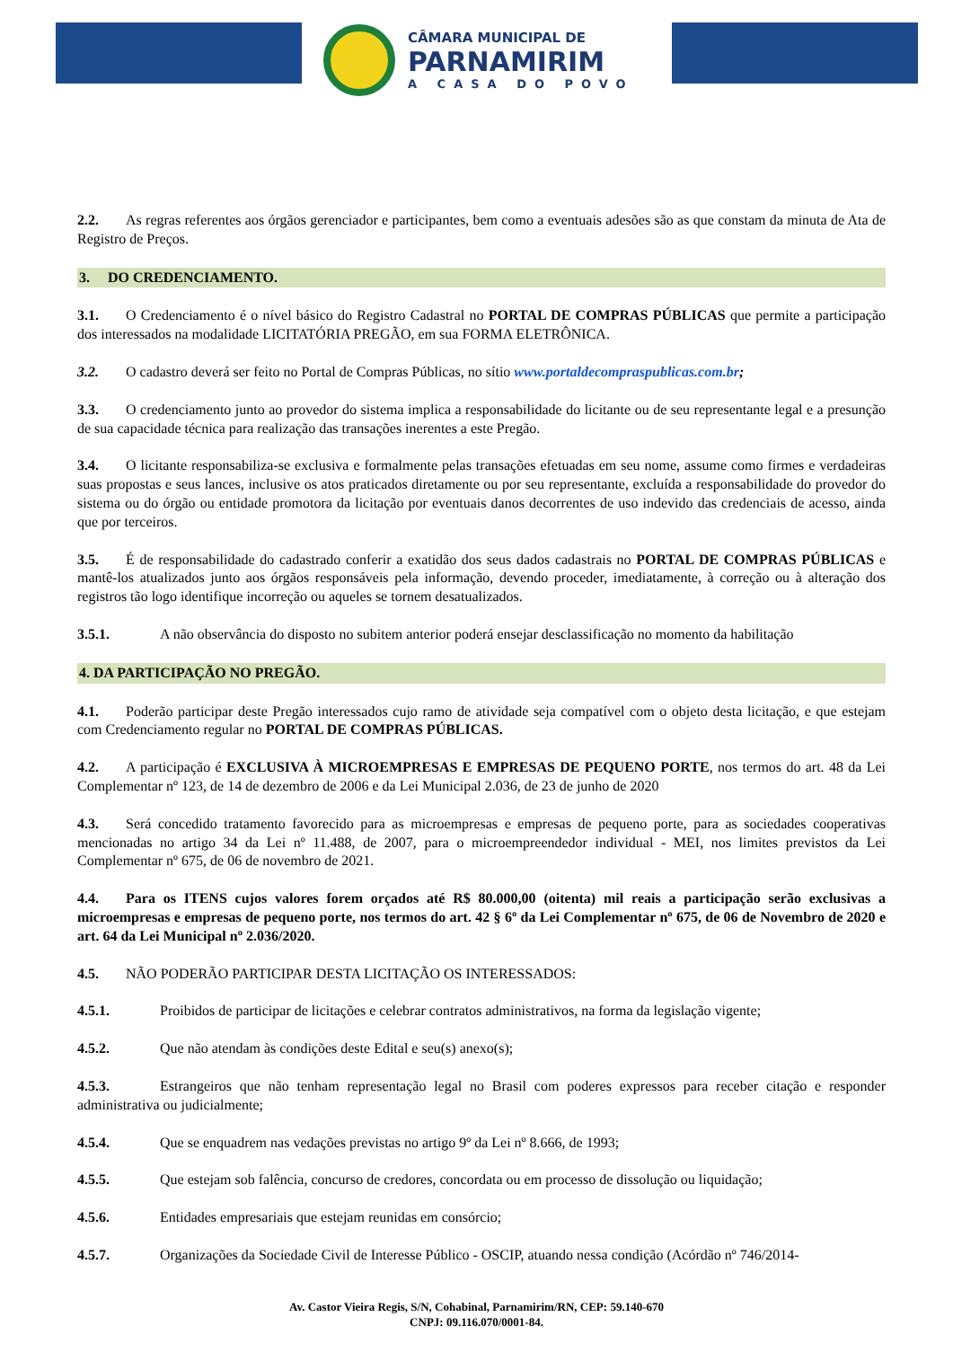CÂMARA MUNICIPAL DE
PARNAMIRIM
A CASA DO POVO
2.2. As regras referentes aos órgãos gerenciador e participantes, bem como a eventuais adesões são as que constam da minuta de Ata de Registro de Preços.
3. DO CREDENCIAMENTO.
3.1. O Credenciamento é o nível básico do Registro Cadastral no PORTAL DE COMPRAS PÚBLICAS que permite a participação dos interessados na modalidade LICITATÓRIA PREGÃO, em sua FORMA ELETRÔNICA.
3.2. O cadastro deverá ser feito no Portal de Compras Públicas, no sítio www.portaldecompraspublicas.com.br;
3.3. O credenciamento junto ao provedor do sistema implica a responsabilidade do licitante ou de seu representante legal e a presunção de sua capacidade técnica para realização das transações inerentes a este Pregão.
3.4. O licitante responsabiliza-se exclusiva e formalmente pelas transações efetuadas em seu nome, assume como firmes e verdadeiras suas propostas e seus lances, inclusive os atos praticados diretamente ou por seu representante, excluída a responsabilidade do provedor do sistema ou do órgão ou entidade promotora da licitação por eventuais danos decorrentes de uso indevido das credenciais de acesso, ainda que por terceiros.
3.5. É de responsabilidade do cadastrado conferir a exatidão dos seus dados cadastrais no PORTAL DE COMPRAS PÚBLICAS e mantê-los atualizados junto aos órgãos responsáveis pela informação, devendo proceder, imediatamente, à correção ou à alteração dos registros tão logo identifique incorreção ou aqueles se tornem desatualizados.
3.5.1. A não observância do disposto no subitem anterior poderá ensejar desclassificação no momento da habilitação
4. DA PARTICIPAÇÃO NO PREGÃO.
4.1. Poderão participar deste Pregão interessados cujo ramo de atividade seja compatível com o objeto desta licitação, e que estejam com Credenciamento regular no PORTAL DE COMPRAS PÚBLICAS.
4.2. A participação é EXCLUSIVA À MICROEMPRESAS E EMPRESAS DE PEQUENO PORTE, nos termos do art. 48 da Lei Complementar nº 123, de 14 de dezembro de 2006 e da Lei Municipal 2.036, de 23 de junho de 2020
4.3. Será concedido tratamento favorecido para as microempresas e empresas de pequeno porte, para as sociedades cooperativas mencionadas no artigo 34 da Lei nº 11.488, de 2007, para o microempreendedor individual - MEI, nos limites previstos da Lei Complementar nº 675, de 06 de novembro de 2021.
4.4. Para os ITENS cujos valores forem orçados até R$ 80.000,00 (oitenta) mil reais a participação serão exclusivas a microempresas e empresas de pequeno porte, nos termos do art. 42 § 6º da Lei Complementar nº 675, de 06 de Novembro de 2020 e art. 64 da Lei Municipal nº 2.036/2020.
4.5. NÃO PODERÃO PARTICIPAR DESTA LICITAÇÃO OS INTERESSADOS:
4.5.1. Proibidos de participar de licitações e celebrar contratos administrativos, na forma da legislação vigente;
4.5.2. Que não atendam às condições deste Edital e seu(s) anexo(s);
4.5.3. Estrangeiros que não tenham representação legal no Brasil com poderes expressos para receber citação e responder administrativa ou judicialmente;
4.5.4. Que se enquadrem nas vedações previstas no artigo 9º da Lei nº 8.666, de 1993;
4.5.5. Que estejam sob falência, concurso de credores, concordata ou em processo de dissolução ou liquidação;
4.5.6. Entidades empresariais que estejam reunidas em consórcio;
4.5.7. Organizações da Sociedade Civil de Interesse Público - OSCIP, atuando nessa condição (Acórdão nº 746/2014-
Av. Castor Vieira Regis, S/N, Cohabinal, Parnamirim/RN, CEP: 59.140-670
CNPJ: 09.116.070/0001-84.